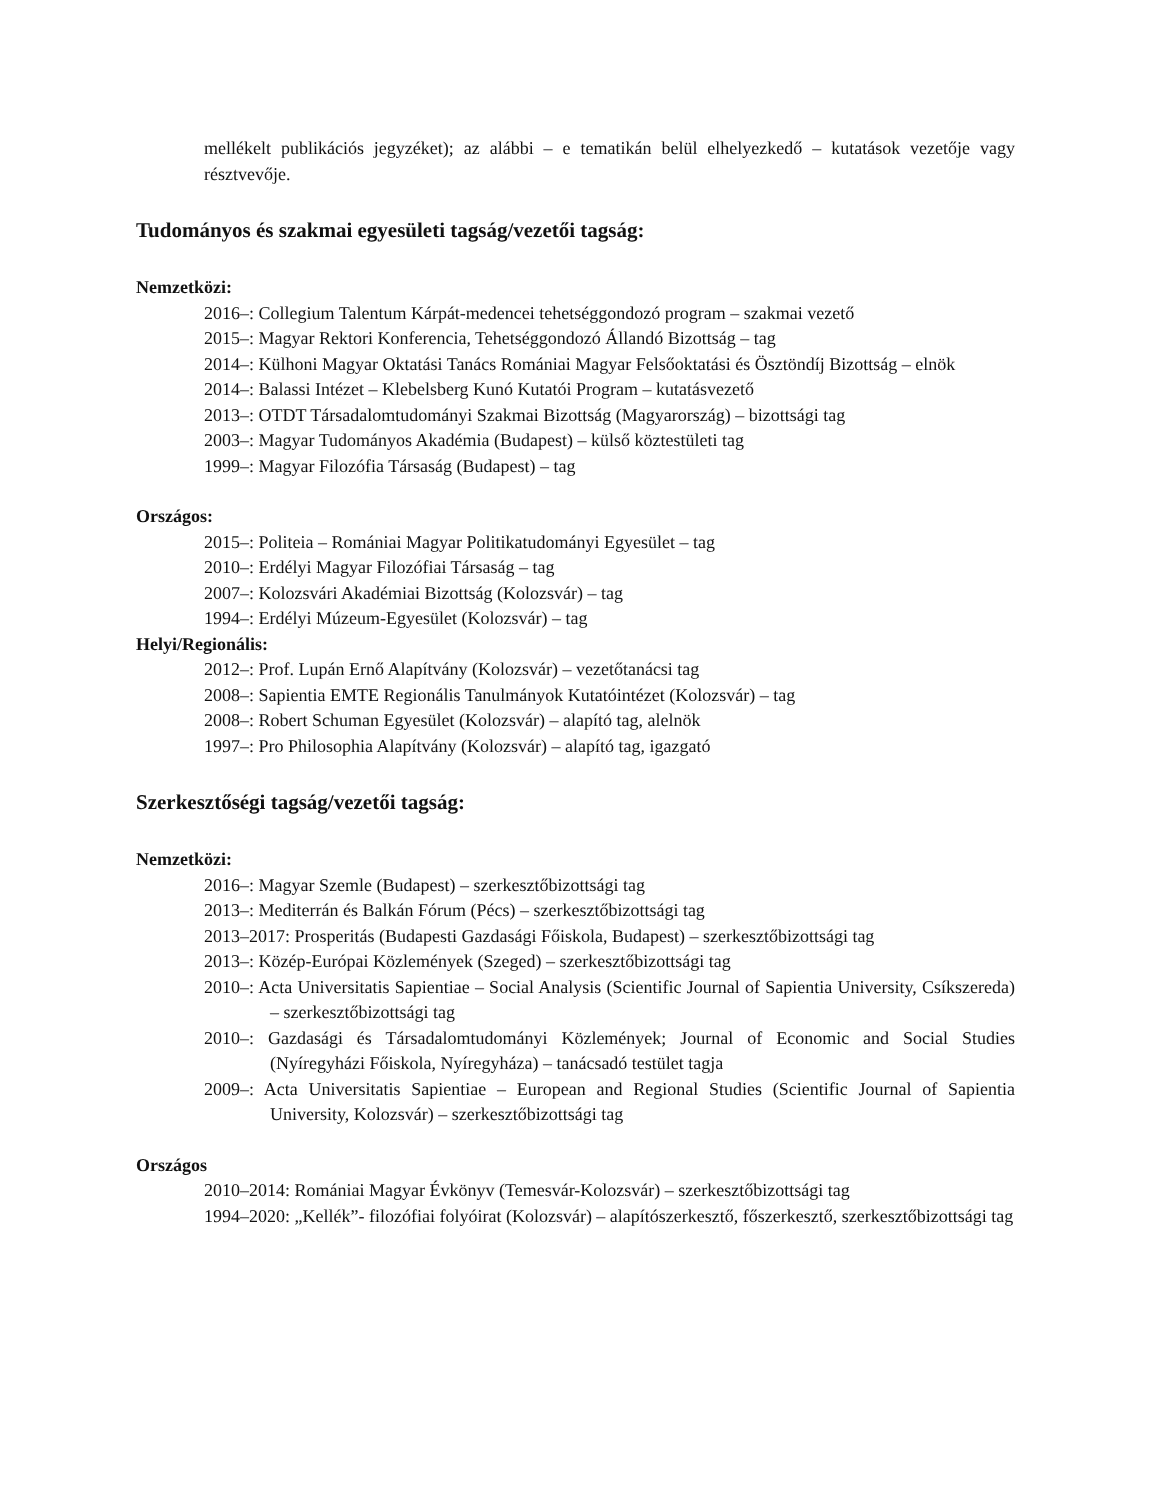mellékelt publikációs jegyzéket); az alábbi – e tematikán belül elhelyezkedő – kutatások vezetője vagy résztvevője.
Tudományos és szakmai egyesületi tagság/vezetői tagság:
Nemzetközi:
2016–: Collegium Talentum Kárpát-medencei tehetséggondozó program – szakmai vezető
2015–: Magyar Rektori Konferencia, Tehetséggondozó Állandó Bizottság – tag
2014–: Külhoni Magyar Oktatási Tanács Romániai Magyar Felsőoktatási és Ösztöndíj Bizottság – elnök
2014–: Balassi Intézet – Klebelsberg Kunó Kutatói Program – kutatásvezető
2013–: OTDT Társadalomtudományi Szakmai Bizottság (Magyarország) – bizottsági tag
2003–: Magyar Tudományos Akadémia (Budapest) – külső köztestületi tag
1999–: Magyar Filozófia Társaság (Budapest) – tag
Országos:
2015–: Politeia – Romániai Magyar Politikatudományi Egyesület – tag
2010–: Erdélyi Magyar Filozófiai Társaság – tag
2007–: Kolozsvári Akadémiai Bizottság (Kolozsvár) – tag
1994–: Erdélyi Múzeum-Egyesület (Kolozsvár) – tag
Helyi/Regionális:
2012–: Prof. Lupán Ernő Alapítvány (Kolozsvár) – vezetőtanácsi tag
2008–: Sapientia EMTE Regionális Tanulmányok Kutatóintézet (Kolozsvár) – tag
2008–: Robert Schuman Egyesület (Kolozsvár) – alapító tag, alelnök
1997–: Pro Philosophia Alapítvány (Kolozsvár) – alapító tag, igazgató
Szerkesztőségi tagság/vezetői tagság:
Nemzetközi:
2016–: Magyar Szemle (Budapest) – szerkesztőbizottsági tag
2013–: Mediterrán és Balkán Fórum (Pécs) – szerkesztőbizottsági tag
2013–2017: Prosperitás (Budapesti Gazdasági Főiskola, Budapest) – szerkesztőbizottsági tag
2013–: Közép-Európai Közlemények (Szeged) – szerkesztőbizottsági tag
2010–: Acta Universitatis Sapientiae – Social Analysis (Scientific Journal of Sapientia University, Csíkszereda) – szerkesztőbizottsági tag
2010–: Gazdasági és Társadalomtudományi Közlemények; Journal of Economic and Social Studies (Nyíregyházi Főiskola, Nyíregyháza) – tanácsadó testület tagja
2009–: Acta Universitatis Sapientiae – European and Regional Studies (Scientific Journal of Sapientia University, Kolozsvár) – szerkesztőbizottsági tag
Országos
2010–2014: Romániai Magyar Évkönyv (Temesvár-Kolozsvár) – szerkesztőbizottsági tag
1994–2020: „Kellék”- filozófiai folyóirat (Kolozsvár) – alapítószerkesztő, főszerkesztő, szerkesztőbizottsági tag